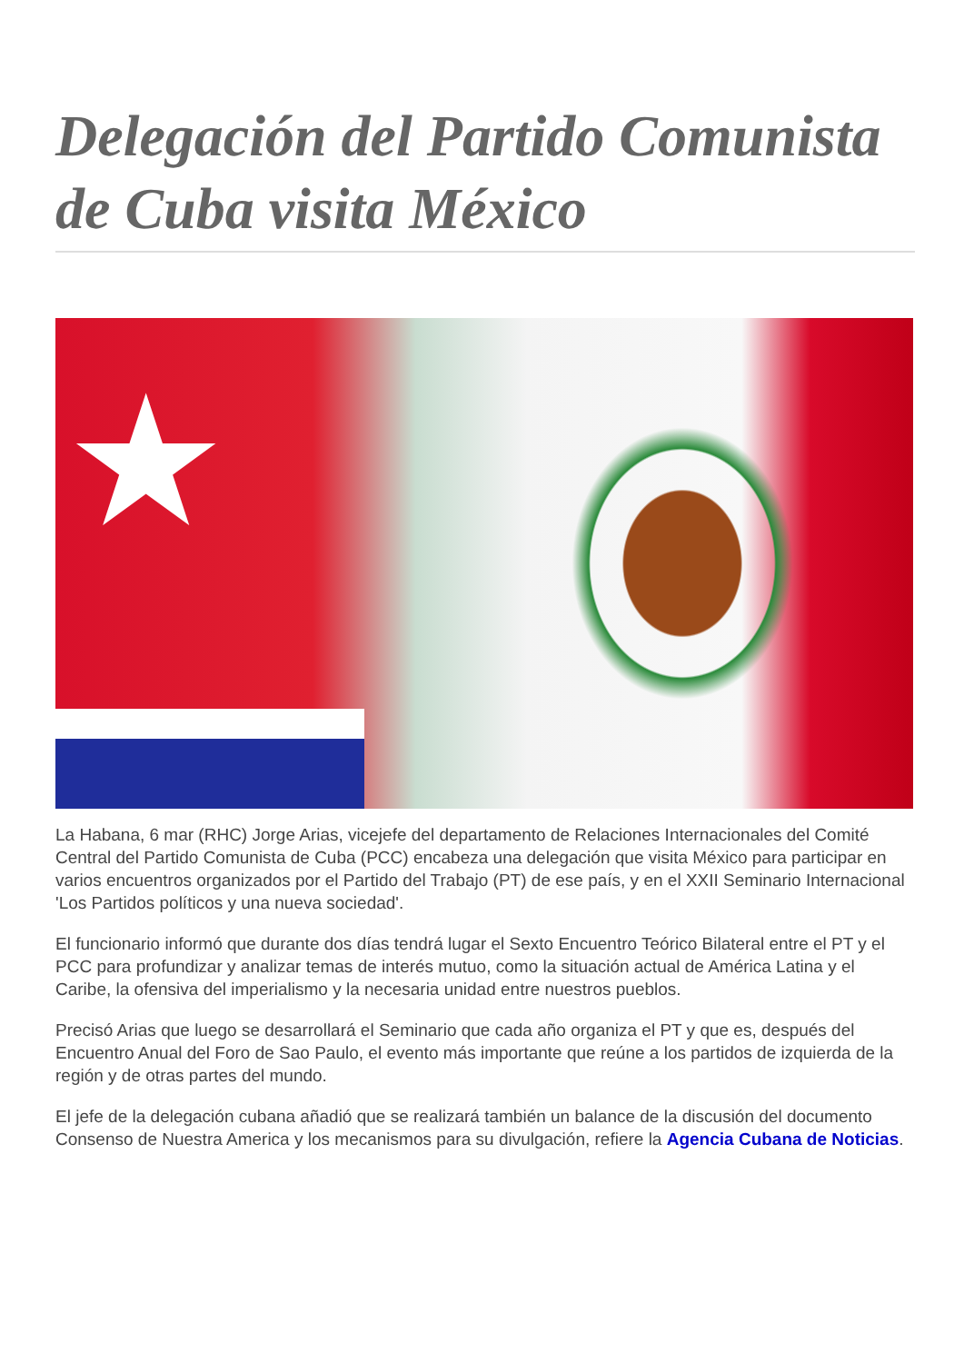Delegación del Partido Comunista de Cuba visita México
★
La Habana, 6 mar (RHC) Jorge Arias, vicejefe del departamento de Relaciones Internacionales del Comité Central del Partido Comunista de Cuba (PCC) encabeza una delegación que visita México para participar en varios encuentros organizados por el Partido del Trabajo (PT) de ese país, y en el XXII Seminario Internacional 'Los Partidos políticos y una nueva sociedad'.
El funcionario informó que durante dos días tendrá lugar el Sexto Encuentro Teórico Bilateral entre el PT y el PCC para profundizar y analizar temas de interés mutuo, como la situación actual de América Latina y el Caribe, la ofensiva del imperialismo y la necesaria unidad entre nuestros pueblos.
Precisó Arias que luego se desarrollará el Seminario que cada año organiza el PT y que es, después del Encuentro Anual del Foro de Sao Paulo, el evento más importante que reúne a los partidos de izquierda de la región y de otras partes del mundo.
El jefe de la delegación cubana añadió que se realizará también un balance de la discusión del documento Consenso de Nuestra America y los mecanismos para su divulgación, refiere la Agencia Cubana de Noticias.